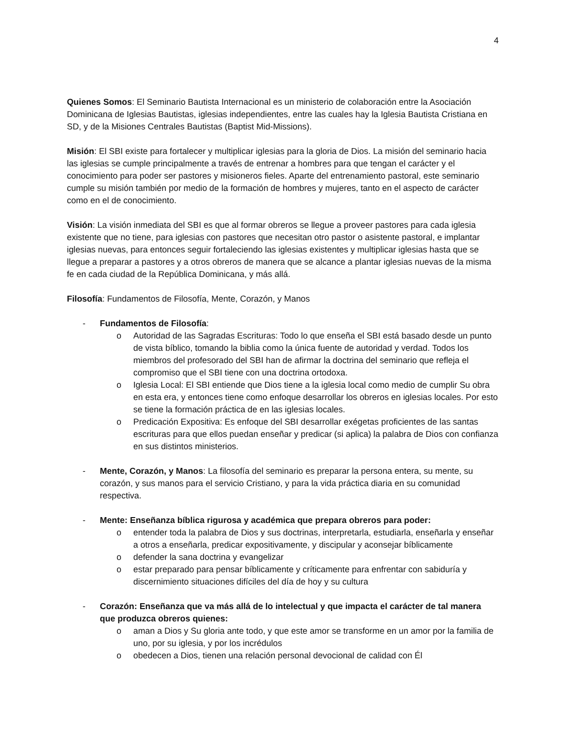4
Quienes Somos: El Seminario Bautista Internacional es un ministerio de colaboración entre la Asociación Dominicana de Iglesias Bautistas, iglesias independientes, entre las cuales hay la Iglesia Bautista Cristiana en SD, y de la Misiones Centrales Bautistas (Baptist Mid-Missions).
Misión: El SBI existe para fortalecer y multiplicar iglesias para la gloria de Dios. La misión del seminario hacia las iglesias se cumple principalmente a través de entrenar a hombres para que tengan el carácter y el conocimiento para poder ser pastores y misioneros fieles. Aparte del entrenamiento pastoral, este seminario cumple su misión también por medio de la formación de hombres y mujeres, tanto en el aspecto de carácter como en el de conocimiento.
Visión: La visión inmediata del SBI es que al formar obreros se llegue a proveer pastores para cada iglesia existente que no tiene, para iglesias con pastores que necesitan otro pastor o asistente pastoral, e implantar iglesias nuevas, para entonces seguir fortaleciendo las iglesias existentes y multiplicar iglesias hasta que se llegue a preparar a pastores y a otros obreros de manera que se alcance a plantar iglesias nuevas de la misma fe en cada ciudad de la República Dominicana, y más allá.
Filosofía: Fundamentos de Filosofía, Mente, Corazón, y Manos
- Fundamentos de Filosofía:
o Autoridad de las Sagradas Escrituras: Todo lo que enseña el SBI está basado desde un punto de vista bíblico, tomando la biblia como la única fuente de autoridad y verdad. Todos los miembros del profesorado del SBI han de afirmar la doctrina del seminario que refleja el compromiso que el SBI tiene con una doctrina ortodoxa.
o Iglesia Local: El SBI entiende que Dios tiene a la iglesia local como medio de cumplir Su obra en esta era, y entonces tiene como enfoque desarrollar los obreros en iglesias locales. Por esto se tiene la formación práctica de en las iglesias locales.
o Predicación Expositiva: Es enfoque del SBI desarrollar exégetas proficientes de las santas escrituras para que ellos puedan enseñar y predicar (si aplica) la palabra de Dios con confianza en sus distintos ministerios.
- Mente, Corazón, y Manos: La filosofía del seminario es preparar la persona entera, su mente, su corazón, y sus manos para el servicio Cristiano, y para la vida práctica diaria en su comunidad respectiva.
- Mente: Enseñanza bíblica rigurosa y académica que prepara obreros para poder:
o entender toda la palabra de Dios y sus doctrinas, interpretarla, estudiarla, enseñarla y enseñar a otros a enseñarla, predicar expositivamente, y discipular y aconsejar bíblicamente
o defender la sana doctrina y evangelizar
o estar preparado para pensar bíblicamente y críticamente para enfrentar con sabiduría y discernimiento situaciones difíciles del día de hoy y su cultura
- Corazón: Enseñanza que va más allá de lo intelectual y que impacta el carácter de tal manera que produzca obreros quienes:
o aman a Dios y Su gloria ante todo, y que este amor se transforme en un amor por la familia de uno, por su iglesia, y por los incrédulos
o obedecen a Dios, tienen una relación personal devocional de calidad con Él